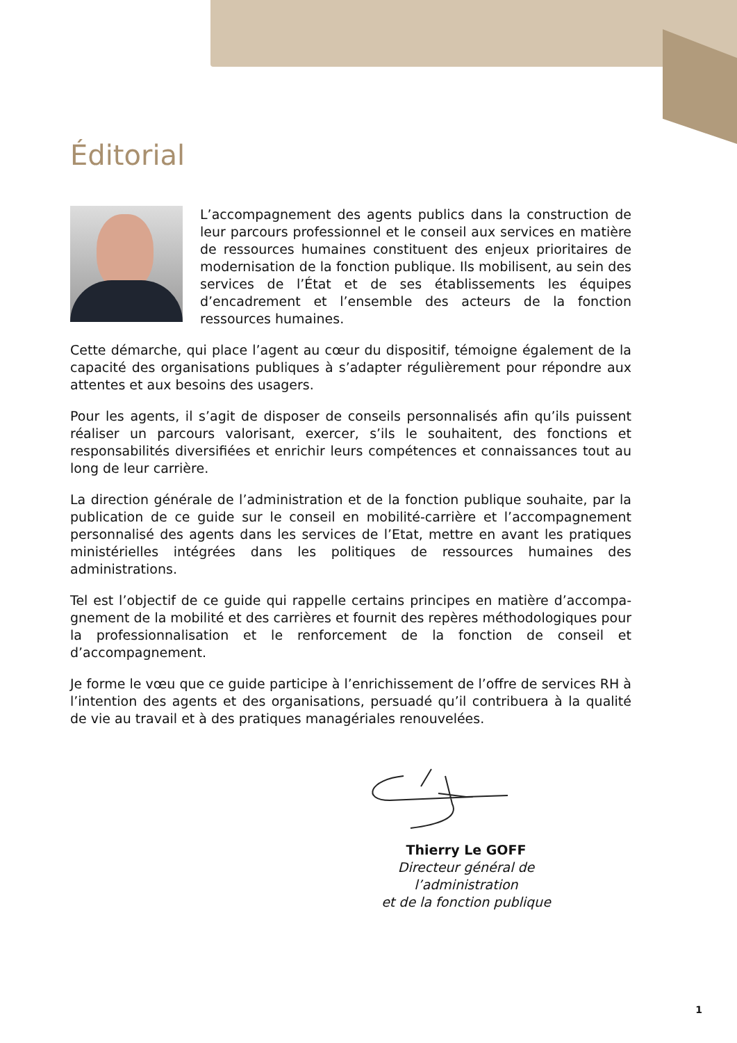Éditorial
L’accompagnement des agents publics dans la construction de leur parcours professionnel et le conseil aux services en matière de ressources humaines constituent des enjeux prioritaires de modernisation de la fonction publique. Ils mobilisent, au sein des services de l’État et de ses établissements les équipes d’encadrement et l’ensemble des acteurs de la fonction ressources humaines.
Cette démarche, qui place l’agent au cœur du dispositif, témoigne également de la capacité des organisations publiques à s’adapter régulièrement pour répondre aux attentes et aux besoins des usagers.
Pour les agents, il s’agit de disposer de conseils personnalisés afin qu’ils puissent réaliser un parcours valorisant, exercer, s’ils le souhaitent, des fonctions et responsabilités diversifiées et enrichir leurs compétences et connaissances tout au long de leur carrière.
La direction générale de l’administration et de la fonction publique souhaite, par la publication de ce guide sur le conseil en mobilité-carrière et l’accompagnement personnalisé des agents dans les services de l’Etat, mettre en avant les pratiques ministérielles intégrées dans les politiques de ressources humaines des administrations.
Tel est l’objectif de ce guide qui rappelle certains principes en matière d’accompa-gnement de la mobilité et des carrières et fournit des repères méthodologiques pour la professionnalisation et le renforcement de la fonction de conseil et d’accompagnement.
Je forme le vœu que ce guide participe à l’enrichissement de l’offre de services RH à l’intention des agents et des organisations, persuadé qu’il contribuera à la qualité de vie au travail et à des pratiques managériales renouvelées.
Thierry Le GOFF
Directeur général de l’administration
et de la fonction publique
1